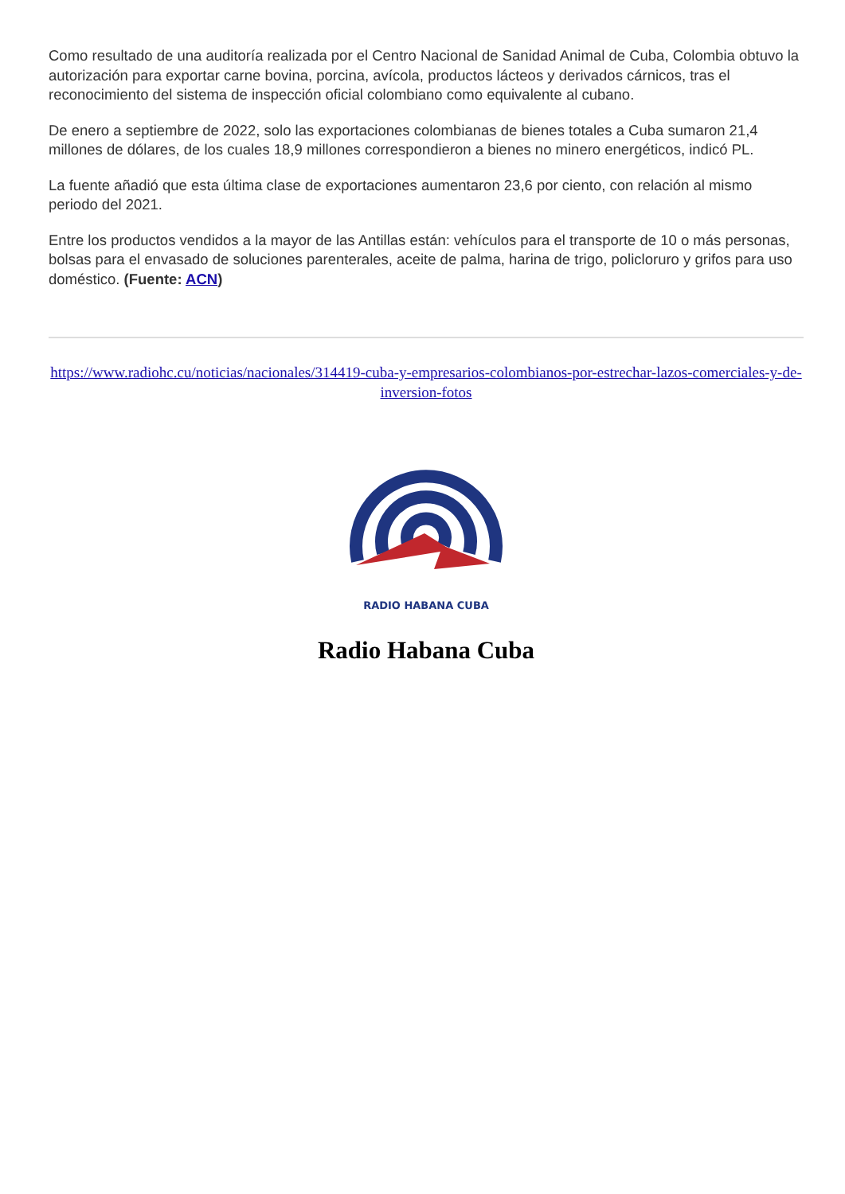Como resultado de una auditoría realizada por el Centro Nacional de Sanidad Animal de Cuba, Colombia obtuvo la autorización para exportar carne bovina, porcina, avícola, productos lácteos y derivados cárnicos, tras el reconocimiento del sistema de inspección oficial colombiano como equivalente al cubano.
De enero a septiembre de 2022, solo las exportaciones colombianas de bienes totales a Cuba sumaron 21,4 millones de dólares, de los cuales 18,9 millones correspondieron a bienes no minero energéticos, indicó PL.
La fuente añadió que esta última clase de exportaciones aumentaron 23,6 por ciento, con relación al mismo periodo del 2021.
Entre los productos vendidos a la mayor de las Antillas están: vehículos para el transporte de 10 o más personas, bolsas para el envasado de soluciones parenterales, aceite de palma, harina de trigo, policloruro y grifos para uso doméstico. (Fuente: ACN)
https://www.radiohc.cu/noticias/nacionales/314419-cuba-y-empresarios-colombianos-por-estrechar-lazos-comerciales-y-de-inversion-fotos
RADIO HABANA CUBA
Radio Habana Cuba